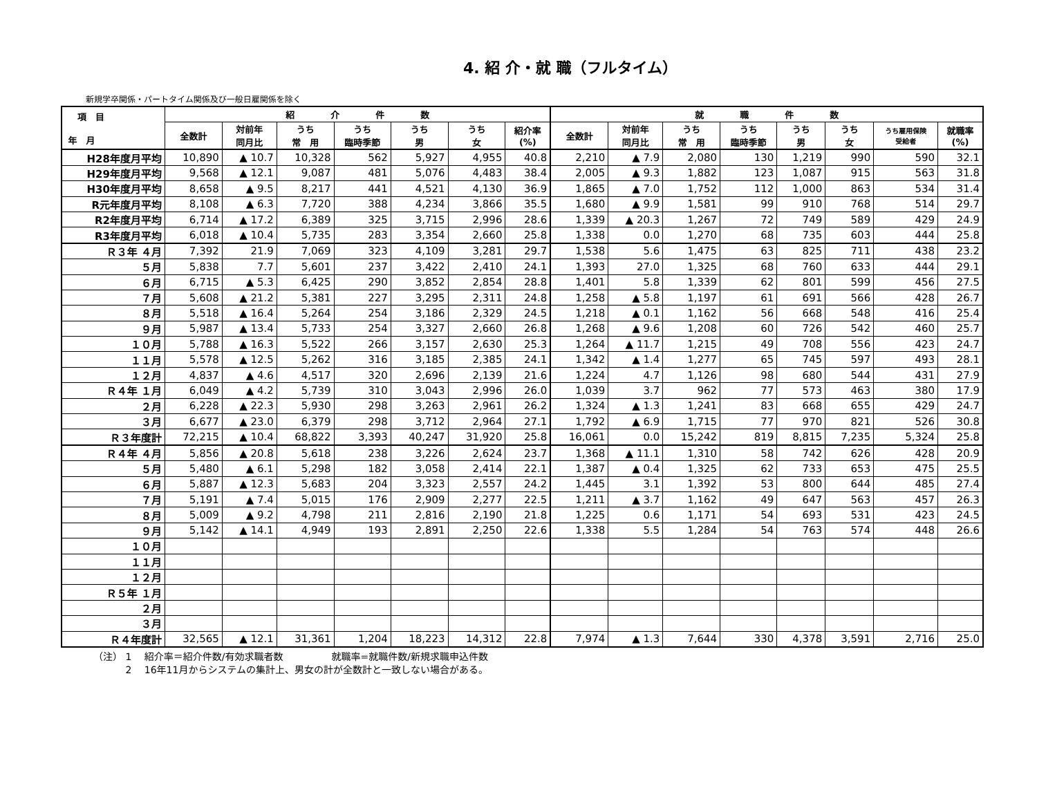4. 紹 介・就 職（フルタイム）
新規学卒関係・パートタイム関係及び一般日雇関係を除く
| 項 目 年 月 | 紹 介 件 数 | | | | | | | 就 職 件 数 | | | | | | | |
| --- | --- | --- | --- | --- | --- | --- | --- | --- | --- | --- | --- | --- | --- | --- | --- |
| | 全数計 | 対前年 同月比 | うち 常 用 | うち 臨時季節 | うち 男 | うち 女 | 紹介率 (%) | 全数計 | 対前年 同月比 | うち 常 用 | うち 臨時季節 | うち 男 | うち 女 | うち雇用保険 受給者 | 就職率 (%) |
| H28年度月平均 | 10,890 | ▲ 10.7 | 10,328 | 562 | 5,927 | 4,955 | 40.8 | 2,210 | ▲ 7.9 | 2,080 | 130 | 1,219 | 990 | 590 | 32.1 |
| H29年度月平均 | 9,568 | ▲ 12.1 | 9,087 | 481 | 5,076 | 4,483 | 38.4 | 2,005 | ▲ 9.3 | 1,882 | 123 | 1,087 | 915 | 563 | 31.8 |
| H30年度月平均 | 8,658 | ▲ 9.5 | 8,217 | 441 | 4,521 | 4,130 | 36.9 | 1,865 | ▲ 7.0 | 1,752 | 112 | 1,000 | 863 | 534 | 31.4 |
| R元年度月平均 | 8,108 | ▲ 6.3 | 7,720 | 388 | 4,234 | 3,866 | 35.5 | 1,680 | ▲ 9.9 | 1,581 | 99 | 910 | 768 | 514 | 29.7 |
| R2年度月平均 | 6,714 | ▲ 17.2 | 6,389 | 325 | 3,715 | 2,996 | 28.6 | 1,339 | ▲ 20.3 | 1,267 | 72 | 749 | 589 | 429 | 24.9 |
| R3年度月平均 | 6,018 | ▲ 10.4 | 5,735 | 283 | 3,354 | 2,660 | 25.8 | 1,338 | 0.0 | 1,270 | 68 | 735 | 603 | 444 | 25.8 |
| Ｒ３年 ４月 | 7,392 | 21.9 | 7,069 | 323 | 4,109 | 3,281 | 29.7 | 1,538 | 5.6 | 1,475 | 63 | 825 | 711 | 438 | 23.2 |
| ５月 | 5,838 | 7.7 | 5,601 | 237 | 3,422 | 2,410 | 24.1 | 1,393 | 27.0 | 1,325 | 68 | 760 | 633 | 444 | 29.1 |
| ６月 | 6,715 | ▲ 5.3 | 6,425 | 290 | 3,852 | 2,854 | 28.8 | 1,401 | 5.8 | 1,339 | 62 | 801 | 599 | 456 | 27.5 |
| ７月 | 5,608 | ▲ 21.2 | 5,381 | 227 | 3,295 | 2,311 | 24.8 | 1,258 | ▲ 5.8 | 1,197 | 61 | 691 | 566 | 428 | 26.7 |
| ８月 | 5,518 | ▲ 16.4 | 5,264 | 254 | 3,186 | 2,329 | 24.5 | 1,218 | ▲ 0.1 | 1,162 | 56 | 668 | 548 | 416 | 25.4 |
| ９月 | 5,987 | ▲ 13.4 | 5,733 | 254 | 3,327 | 2,660 | 26.8 | 1,268 | ▲ 9.6 | 1,208 | 60 | 726 | 542 | 460 | 25.7 |
| １０月 | 5,788 | ▲ 16.3 | 5,522 | 266 | 3,157 | 2,630 | 25.3 | 1,264 | ▲ 11.7 | 1,215 | 49 | 708 | 556 | 423 | 24.7 |
| １１月 | 5,578 | ▲ 12.5 | 5,262 | 316 | 3,185 | 2,385 | 24.1 | 1,342 | ▲ 1.4 | 1,277 | 65 | 745 | 597 | 493 | 28.1 |
| １２月 | 4,837 | ▲ 4.6 | 4,517 | 320 | 2,696 | 2,139 | 21.6 | 1,224 | 4.7 | 1,126 | 98 | 680 | 544 | 431 | 27.9 |
| Ｒ４年 １月 | 6,049 | ▲ 4.2 | 5,739 | 310 | 3,043 | 2,996 | 26.0 | 1,039 | 3.7 | 962 | 77 | 573 | 463 | 380 | 17.9 |
| ２月 | 6,228 | ▲ 22.3 | 5,930 | 298 | 3,263 | 2,961 | 26.2 | 1,324 | ▲ 1.3 | 1,241 | 83 | 668 | 655 | 429 | 24.7 |
| ３月 | 6,677 | ▲ 23.0 | 6,379 | 298 | 3,712 | 2,964 | 27.1 | 1,792 | ▲ 6.9 | 1,715 | 77 | 970 | 821 | 526 | 30.8 |
| Ｒ３年度計 | 72,215 | ▲ 10.4 | 68,822 | 3,393 | 40,247 | 31,920 | 25.8 | 16,061 | 0.0 | 15,242 | 819 | 8,815 | 7,235 | 5,324 | 25.8 |
| Ｒ４年 ４月 | 5,856 | ▲ 20.8 | 5,618 | 238 | 3,226 | 2,624 | 23.7 | 1,368 | ▲ 11.1 | 1,310 | 58 | 742 | 626 | 428 | 20.9 |
| ５月 | 5,480 | ▲ 6.1 | 5,298 | 182 | 3,058 | 2,414 | 22.1 | 1,387 | ▲ 0.4 | 1,325 | 62 | 733 | 653 | 475 | 25.5 |
| ６月 | 5,887 | ▲ 12.3 | 5,683 | 204 | 3,323 | 2,557 | 24.2 | 1,445 | 3.1 | 1,392 | 53 | 800 | 644 | 485 | 27.4 |
| ７月 | 5,191 | ▲ 7.4 | 5,015 | 176 | 2,909 | 2,277 | 22.5 | 1,211 | ▲ 3.7 | 1,162 | 49 | 647 | 563 | 457 | 26.3 |
| ８月 | 5,009 | ▲ 9.2 | 4,798 | 211 | 2,816 | 2,190 | 21.8 | 1,225 | 0.6 | 1,171 | 54 | 693 | 531 | 423 | 24.5 |
| ９月 | 5,142 | ▲ 14.1 | 4,949 | 193 | 2,891 | 2,250 | 22.6 | 1,338 | 5.5 | 1,284 | 54 | 763 | 574 | 448 | 26.6 |
| １０月 | | | | | | | | | | | | | | | |
| １１月 | | | | | | | | | | | | | | | |
| １２月 | | | | | | | | | | | | | | | |
| Ｒ５年 １月 | | | | | | | | | | | | | | | |
| ２月 | | | | | | | | | | | | | | | |
| ３月 | | | | | | | | | | | | | | | |
| Ｒ４年度計 | 32,565 | ▲ 12.1 | 31,361 | 1,204 | 18,223 | 14,312 | 22.8 | 7,974 | ▲ 1.3 | 7,644 | 330 | 4,378 | 3,591 | 2,716 | 25.0 |
（注） 1　 紹介率＝紹介件数/有効求職者数　　　　　就職率=就職件数/新規求職申込件数
　　　 2　 16年11月からシステムの集計上、男女の計が全数計と一致しない場合がある。